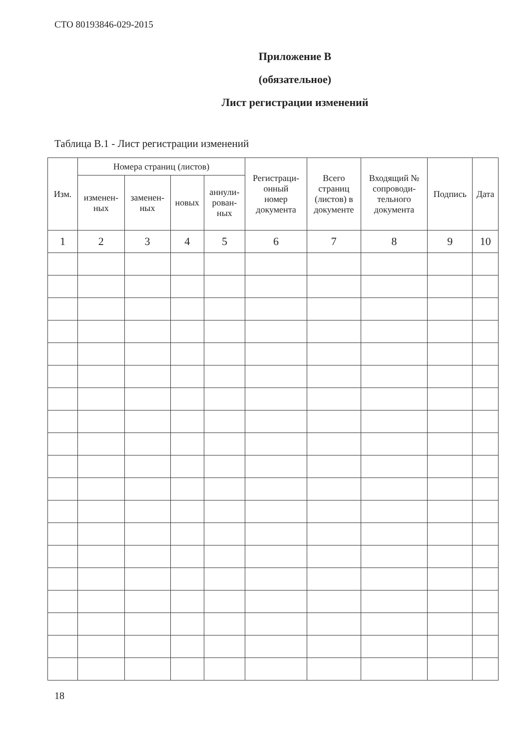СТО 80193846-029-2015
Приложение В
(обязательное)
Лист регистрации изменений
Таблица В.1 - Лист регистрации изменений
| Изм. | Номера страниц (листов) | | | | Регистраци- онный номер документа | Всего страниц (листов) в документе | Входящий № сопроводи- тельного документа | Подпись | Дата |
| --- | --- | --- | --- | --- | --- | --- | --- | --- | --- |
| | изменен- ных | заменен- ных | новых | аннули- рован- ных | | | | | |
| 1 | 2 | 3 | 4 | 5 | 6 | 7 | 8 | 9 | 10 |
18